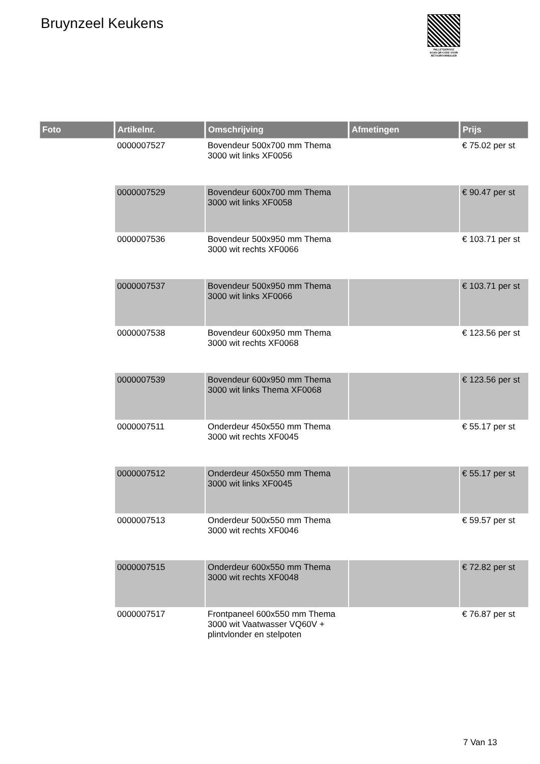Bruynzeel Keukens
PALLETSERVICE
SCAN QR-CODE VOOR RETOURFORMULIER
| Foto | Artikelnr. | Omschrijving | Afmetingen | Prijs |
| --- | --- | --- | --- | --- |
| | 0000007527 | Bovendeur 500x700 mm Thema 3000 wit links XF0056 | | € 75.02 per st |
| | 0000007529 | Bovendeur 600x700 mm Thema 3000 wit links XF0058 | | € 90.47 per st |
| | 0000007536 | Bovendeur 500x950 mm Thema 3000 wit rechts XF0066 | | € 103.71 per st |
| | 0000007537 | Bovendeur 500x950 mm Thema 3000 wit links XF0066 | | € 103.71 per st |
| | 0000007538 | Bovendeur 600x950 mm Thema 3000 wit rechts XF0068 | | € 123.56 per st |
| | 0000007539 | Bovendeur 600x950 mm Thema 3000 wit links Thema XF0068 | | € 123.56 per st |
| | 0000007511 | Onderdeur 450x550 mm Thema 3000 wit rechts XF0045 | | € 55.17 per st |
| | 0000007512 | Onderdeur 450x550 mm Thema 3000 wit links XF0045 | | € 55.17 per st |
| | 0000007513 | Onderdeur 500x550 mm Thema 3000 wit rechts XF0046 | | € 59.57 per st |
| | 0000007515 | Onderdeur 600x550 mm Thema 3000 wit rechts XF0048 | | € 72.82 per st |
| | 0000007517 | Frontpaneel 600x550 mm Thema 3000 wit Vaatwasser VQ60V + plintvlonder en stelpoten | | € 76.87 per st |
7 Van 13